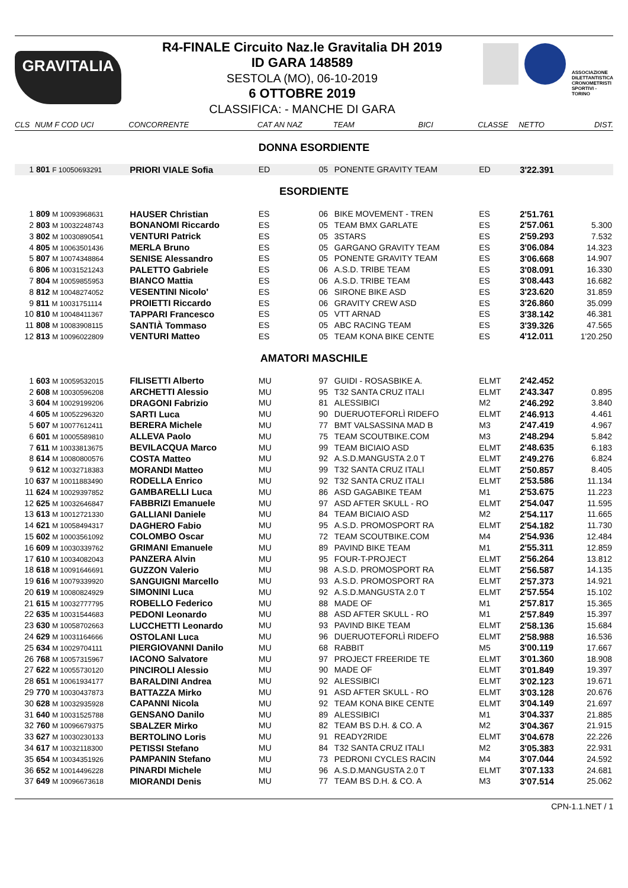GRAVITALIA
R4-FINALE Circuito Naz.le Gravitalia DH 2019
ID GARA 148589
SESTOLA (MO), 06-10-2019
6 OTTOBRE 2019
CLASSIFICA: - MANCHE DI GARA
ASSOCIAZIONE DILETTANTISTICA CRONOMETRISTI SPORTIVI - TORINO
| CLS | NUM F COD UCI | CONCORRENTE | CAT AN NAZ | | TEAM | BICI | CLASSE | NETTO | DIST. |
| --- | --- | --- | --- | --- | --- | --- | --- | --- | --- |
| DONNA ESORDIENTE | | | | | | | | | |
| 1 | 801 F 10050693291 | PRIORI VIALE Sofia | ED | 05 | PONENTE GRAVITY TEAM | | ED | 3'22.391 | |
| ESORDIENTE | | | | | | | | | |
| 1 | 809 M 10093968631 | HAUSER Christian | ES | 06 | BIKE MOVEMENT - TREN | | ES | 2'51.761 | |
| 2 | 803 M 10032248743 | BONANOMI Riccardo | ES | 05 | TEAM BMX GARLATE | | ES | 2'57.061 | 5.300 |
| 3 | 802 M 10030890541 | VENTURI Patrick | ES | 05 | 3STARS | | ES | 2'59.293 | 7.532 |
| 4 | 805 M 10063501436 | MERLA Bruno | ES | 05 | GARGANO GRAVITY TEAM | | ES | 3'06.084 | 14.323 |
| 5 | 807 M 10074348864 | SENISE Alessandro | ES | 05 | PONENTE GRAVITY TEAM | | ES | 3'06.668 | 14.907 |
| 6 | 806 M 10031521243 | PALETTO Gabriele | ES | 06 | A.S.D. TRIBE TEAM | | ES | 3'08.091 | 16.330 |
| 7 | 804 M 10059855953 | BIANCO Mattia | ES | 06 | A.S.D. TRIBE TEAM | | ES | 3'08.443 | 16.682 |
| 8 | 812 M 10048274052 | VESENTINI Nicolo' | ES | 06 | SIRONE BIKE ASD | | ES | 3'23.620 | 31.859 |
| 9 | 811 M 10031751114 | PROIETTI Riccardo | ES | 06 | GRAVITY CREW ASD | | ES | 3'26.860 | 35.099 |
| 10 | 810 M 10048411367 | TAPPARI Francesco | ES | 05 | VTT ARNAD | | ES | 3'38.142 | 46.381 |
| 11 | 808 M 10083908115 | SANTIÀ Tommaso | ES | 05 | ABC RACING TEAM | | ES | 3'39.326 | 47.565 |
| 12 | 813 M 10096022809 | VENTURI Matteo | ES | 05 | TEAM KONA BIKE CENTE | | ES | 4'12.011 | 1'20.250 |
| AMATORI MASCHILE | | | | | | | | | |
| 1 | 603 M 10059532015 | FILISETTI Alberto | MU | 97 | GUIDI - ROSASBIKE A. | | ELMT | 2'42.452 | |
| 2 | 608 M 10030596208 | ARCHETTI Alessio | MU | 95 | T32 SANTA CRUZ ITALI | | ELMT | 2'43.347 | 0.895 |
| 3 | 604 M 10029199206 | DRAGONI Fabrizio | MU | 81 | ALESSIBICI | | M2 | 2'46.292 | 3.840 |
| 4 | 605 M 10052296320 | SARTI Luca | MU | 90 | DUERUOTEFORLÌ RIDEFO | | ELMT | 2'46.913 | 4.461 |
| 5 | 607 M 10077612411 | BERERA Michele | MU | 77 | BMT VALSASSINA MAD B | | M3 | 2'47.419 | 4.967 |
| 6 | 601 M 10005589810 | ALLEVA Paolo | MU | 75 | TEAM SCOUTBIKE.COM | | M3 | 2'48.294 | 5.842 |
| 7 | 611 M 10033813675 | BEVILACQUA Marco | MU | 99 | TEAM BICIAIO ASD | | ELMT | 2'48.635 | 6.183 |
| 8 | 614 M 10080800576 | COSTA Matteo | MU | 92 | A.S.D.MANGUSTA 2.0 T | | ELMT | 2'49.276 | 6.824 |
| 9 | 612 M 10032718383 | MORANDI Matteo | MU | 99 | T32 SANTA CRUZ ITALI | | ELMT | 2'50.857 | 8.405 |
| 10 | 637 M 10011883490 | RODELLA Enrico | MU | 92 | T32 SANTA CRUZ ITALI | | ELMT | 2'53.586 | 11.134 |
| 11 | 624 M 10029397852 | GAMBARELLI Luca | MU | 86 | ASD GAGABIKE TEAM | | M1 | 2'53.675 | 11.223 |
| 12 | 625 M 10032646847 | FABBRIZI Emanuele | MU | 97 | ASD AFTER SKULL - RO | | ELMT | 2'54.047 | 11.595 |
| 13 | 613 M 10012721330 | GALLIANI Daniele | MU | 84 | TEAM BICIAIO ASD | | M2 | 2'54.117 | 11.665 |
| 14 | 621 M 10058494317 | DAGHERO Fabio | MU | 95 | A.S.D. PROMOSPORT RA | | ELMT | 2'54.182 | 11.730 |
| 15 | 602 M 10003561092 | COLOMBO Oscar | MU | 72 | TEAM SCOUTBIKE.COM | | M4 | 2'54.936 | 12.484 |
| 16 | 609 M 10030339762 | GRIMANI Emanuele | MU | 89 | PAVIND BIKE TEAM | | M1 | 2'55.311 | 12.859 |
| 17 | 610 M 10034082043 | PANZERA Alvin | MU | 95 | FOUR-T-PROJECT | | ELMT | 2'56.264 | 13.812 |
| 18 | 618 M 10091646691 | GUZZON Valerio | MU | 98 | A.S.D. PROMOSPORT RA | | ELMT | 2'56.587 | 14.135 |
| 19 | 616 M 10079339920 | SANGUIGNI Marcello | MU | 93 | A.S.D. PROMOSPORT RA | | ELMT | 2'57.373 | 14.921 |
| 20 | 619 M 10080824929 | SIMONINI Luca | MU | 92 | A.S.D.MANGUSTA 2.0 T | | ELMT | 2'57.554 | 15.102 |
| 21 | 615 M 10032777795 | ROBELLO Federico | MU | 88 | MADE OF | | M1 | 2'57.817 | 15.365 |
| 22 | 635 M 10031544683 | PEDONI Leonardo | MU | 88 | ASD AFTER SKULL - RO | | M1 | 2'57.849 | 15.397 |
| 23 | 630 M 10058702663 | LUCCHETTI Leonardo | MU | 93 | PAVIND BIKE TEAM | | ELMT | 2'58.136 | 15.684 |
| 24 | 629 M 10031164666 | OSTOLANI Luca | MU | 96 | DUERUOTEFORLÌ RIDEFO | | ELMT | 2'58.988 | 16.536 |
| 25 | 634 M 10029704111 | PIERGIOVANNI Danilo | MU | 68 | RABBIT | | M5 | 3'00.119 | 17.667 |
| 26 | 768 M 10057315967 | IACONO Salvatore | MU | 97 | PROJECT FREERIDE TE | | ELMT | 3'01.360 | 18.908 |
| 27 | 622 M 10055730120 | PINCIROLI Alessio | MU | 90 | MADE OF | | ELMT | 3'01.849 | 19.397 |
| 28 | 651 M 10061934177 | BARALDINI Andrea | MU | 92 | ALESSIBICI | | ELMT | 3'02.123 | 19.671 |
| 29 | 770 M 10030437873 | BATTAZZA Mirko | MU | 91 | ASD AFTER SKULL - RO | | ELMT | 3'03.128 | 20.676 |
| 30 | 628 M 10032935928 | CAPANNI Nicola | MU | 92 | TEAM KONA BIKE CENTE | | ELMT | 3'04.149 | 21.697 |
| 31 | 640 M 10031525788 | GENSANO Danilo | MU | 89 | ALESSIBICI | | M1 | 3'04.337 | 21.885 |
| 32 | 760 M 10096679375 | SBALZER Mirko | MU | 82 | TEAM BS D.H. & CO. A | | M2 | 3'04.367 | 21.915 |
| 33 | 627 M 10030230133 | BERTOLINO Loris | MU | 91 | READY2RIDE | | ELMT | 3'04.678 | 22.226 |
| 34 | 617 M 10032118300 | PETISSI Stefano | MU | 84 | T32 SANTA CRUZ ITALI | | M2 | 3'05.383 | 22.931 |
| 35 | 654 M 10034351926 | PAMPANIN Stefano | MU | 73 | PEDRONI CYCLES RACIN | | M4 | 3'07.044 | 24.592 |
| 36 | 652 M 10014496228 | PINARDI Michele | MU | 96 | A.S.D.MANGUSTA 2.0 T | | ELMT | 3'07.133 | 24.681 |
| 37 | 649 M 10096673618 | MIORANDI Denis | MU | 77 | TEAM BS D.H. & CO. A | | M3 | 3'07.514 | 25.062 |
CPN-1.1.NET / 1